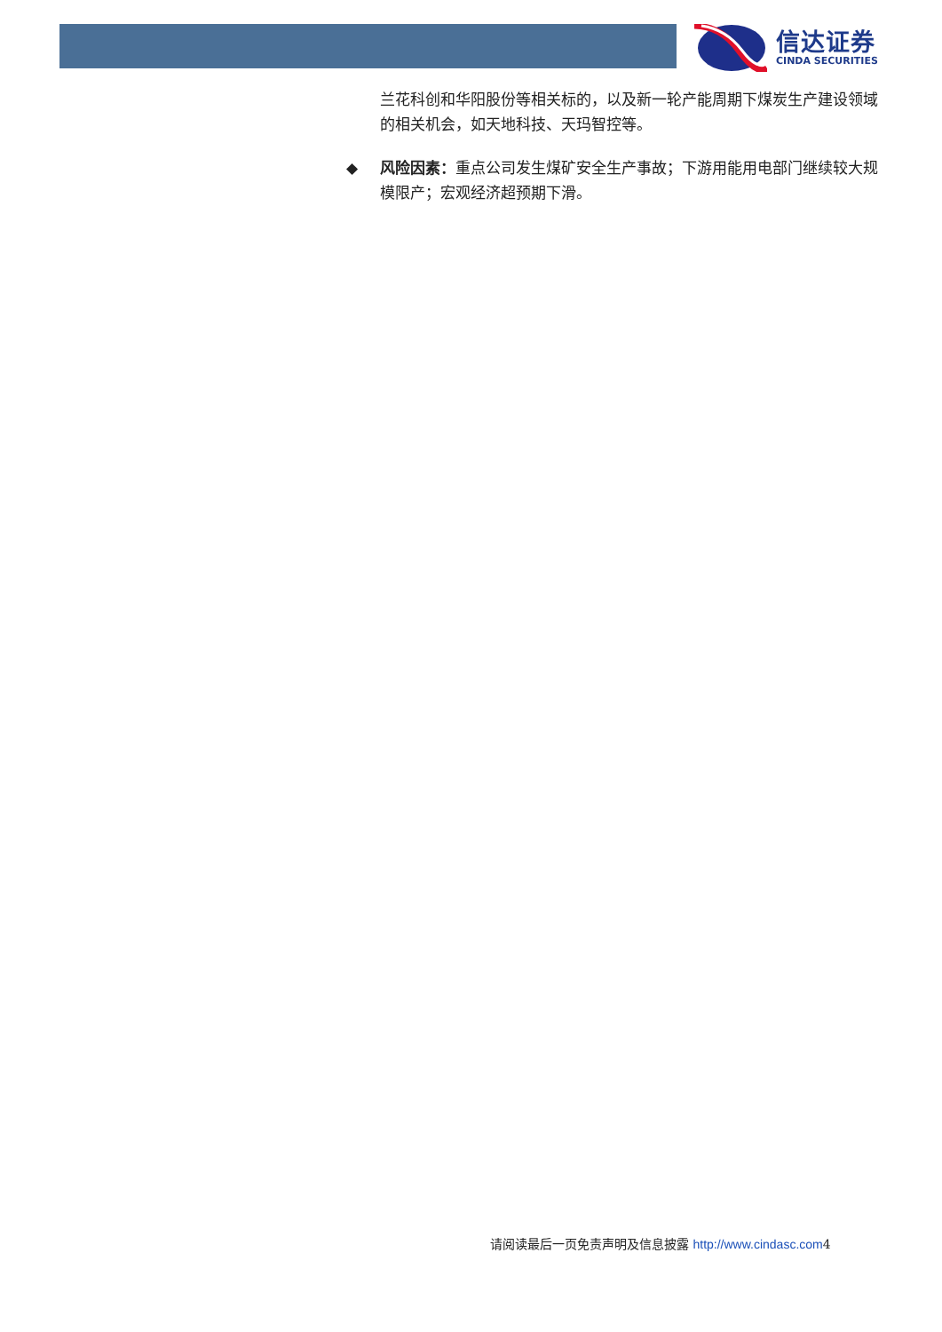信达证券
CINDA SECURITIES
兰花科创和华阳股份等相关标的，以及新一轮产能周期下煤炭生产建设领域的相关机会，如天地科技、天玛智控等。
◆ 风险因素：重点公司发生煤矿安全生产事故；下游用能用电部门继续较大规模限产；宏观经济超预期下滑。
请阅读最后一页免责声明及信息披露 http://www.cindasc.com4